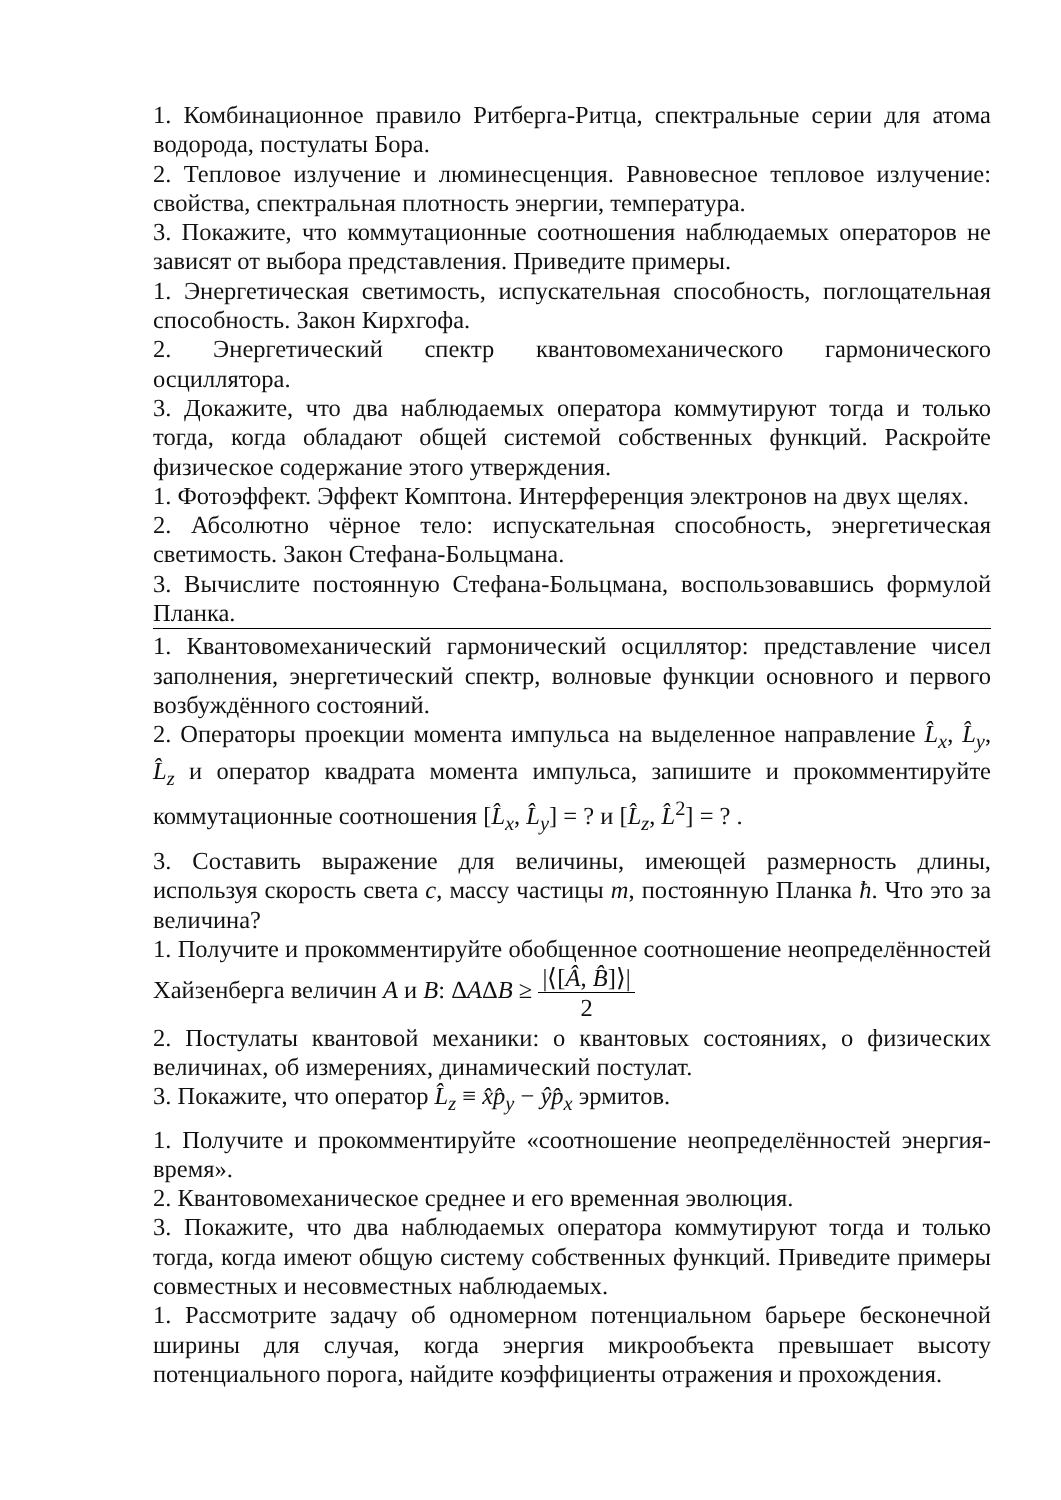1. Комбинационное правило Ритберга-Ритца, спектральные серии для атома водорода, постулаты Бора.
2. Тепловое излучение и люминесценция. Равновесное тепловое излучение: свойства, спектральная плотность энергии, температура.
3. Покажите, что коммутационные соотношения наблюдаемых операторов не зависят от выбора представления. Приведите примеры.
1. Энергетическая светимость, испускательная способность, поглощательная способность. Закон Кирхгофа.
2. Энергетический спектр квантовомеханического гармонического осциллятора.
3. Докажите, что два наблюдаемых оператора коммутируют тогда и только тогда, когда обладают общей системой собственных функций. Раскройте физическое содержание этого утверждения.
1. Фотоэффект. Эффект Комптона. Интерференция электронов на двух щелях.
2. Абсолютно чёрное тело: испускательная способность, энергетическая светимость. Закон Стефана-Больцмана.
3. Вычислите постоянную Стефана-Больцмана, воспользовавшись формулой Планка.
1. Квантовомеханический гармонический осциллятор: представление чисел заполнения, энергетический спектр, волновые функции основного и первого возбуждённого состояний.
2. Операторы проекции момента импульса на выделенное направление L̂<sub>x</sub>, L̂<sub>y</sub>, L̂<sub>z</sub> и оператор квадрата момента импульса, запишите и прокомментируйте коммутационные соотношения [L̂<sub>x</sub>, L̂<sub>y</sub>] = ? и [L̂<sub>z</sub>, L̂<sup>2</sup>] = ? .
3. Составить выражение для величины, имеющей размерность длины, используя скорость света c, массу частицы m, постоянную Планка ħ. Что это за величина?
1. Получите и прокомментируйте обобщенное соотношение неопределённостей Хайзенберга величин A и B: ΔAΔB ≥ |⟨[Â, B̂]⟩| 2
2. Постулаты квантовой механики: о квантовых состояниях, о физических величинах, об измерениях, динамический постулат.
3. Покажите, что оператор L̂<sub>z</sub> ≡ x̂p̂<sub>y</sub> − ŷp̂<sub>x</sub> эрмитов.
1. Получите и прокомментируйте «соотношение неопределённостей энергия-время».
2. Квантовомеханическое среднее и его временная эволюция.
3. Покажите, что два наблюдаемых оператора коммутируют тогда и только тогда, когда имеют общую систему собственных функций. Приведите примеры совместных и несовместных наблюдаемых.
1. Рассмотрите задачу об одномерном потенциальном барьере бесконечной ширины для случая, когда энергия микрообъекта превышает высоту потенциального порога, найдите коэффициенты отражения и прохождения.